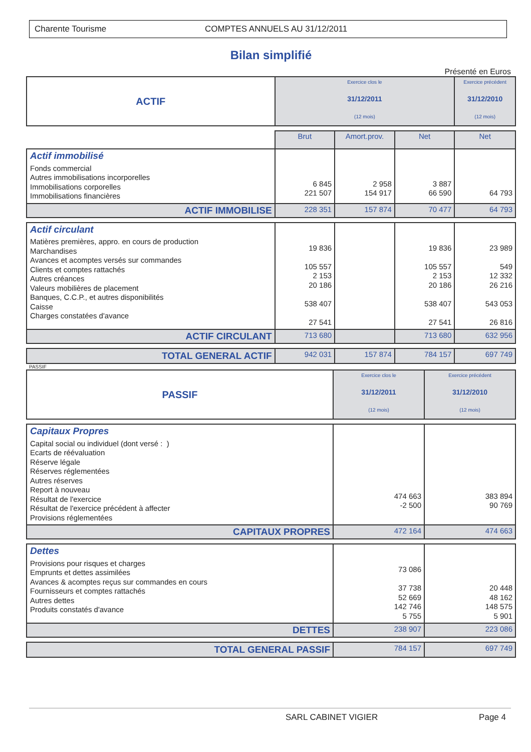Charente Tourisme COMPTES ANNUELS AU 31/12/2011
Bilan simplifié
Présenté en Euros
| ACTIF | Exercice clos le 31/12/2011 (12 mois) | | | Exercice précédent 31/12/2010 (12 mois) |
| | Brut | Amort.prov. | Net | Net |
| Actif immobilisé Fonds commercial Autres immobilisations incorporelles Immobilisations corporelles Immobilisations financières | 6 845 221 507 | 2 958 154 917 | 3 887 66 590 | 64 793 |
| ACTIF IMMOBILISE | 228 351 | 157 874 | 70 477 | 64 793 |
| Actif circulant Matières premières, appro. en cours de production Marchandises Avances et acomptes versés sur commandes Clients et comptes rattachés Autres créances Valeurs mobilières de placement Banques, C.C.P., et autres disponibilités Caisse Charges constatées d'avance | 19 836 105 557 2 153 20 186 538 407 27 541 | | 19 836 105 557 2 153 20 186 538 407 27 541 | 23 989 549 12 332 26 216 543 053 26 816 |
| ACTIF CIRCULANT | 713 680 | | 713 680 | 632 956 |
| TOTAL GENERAL ACTIF | 942 031 | 157 874 | 784 157 | 697 749 |
PASSIF
| PASSIF | Exercice clos le 31/12/2011 (12 mois) | Exercice précédent 31/12/2010 (12 mois) |
| Capitaux Propres Capital social ou individuel (dont versé : ) Ecarts de réévaluation Réserve légale Réserves réglementées Autres réserves Report à nouveau Résultat de l'exercice Résultat de l'exercice précédent à affecter Provisions réglementées | 474 663 -2 500 | 383 894 90 769 |
| CAPITAUX PROPRES | 472 164 | 474 663 |
| Dettes Provisions pour risques et charges Emprunts et dettes assimilées Avances & acomptes reçus sur commandes en cours Fournisseurs et comptes rattachés Autres dettes Produits constatés d'avance | 73 086 37 738 52 669 142 746 5 755 | 20 448 48 162 148 575 5 901 |
| DETTES | 238 907 | 223 086 |
| TOTAL GENERAL PASSIF | 784 157 | 697 749 |
SARL CABINET VIGIER Page 4